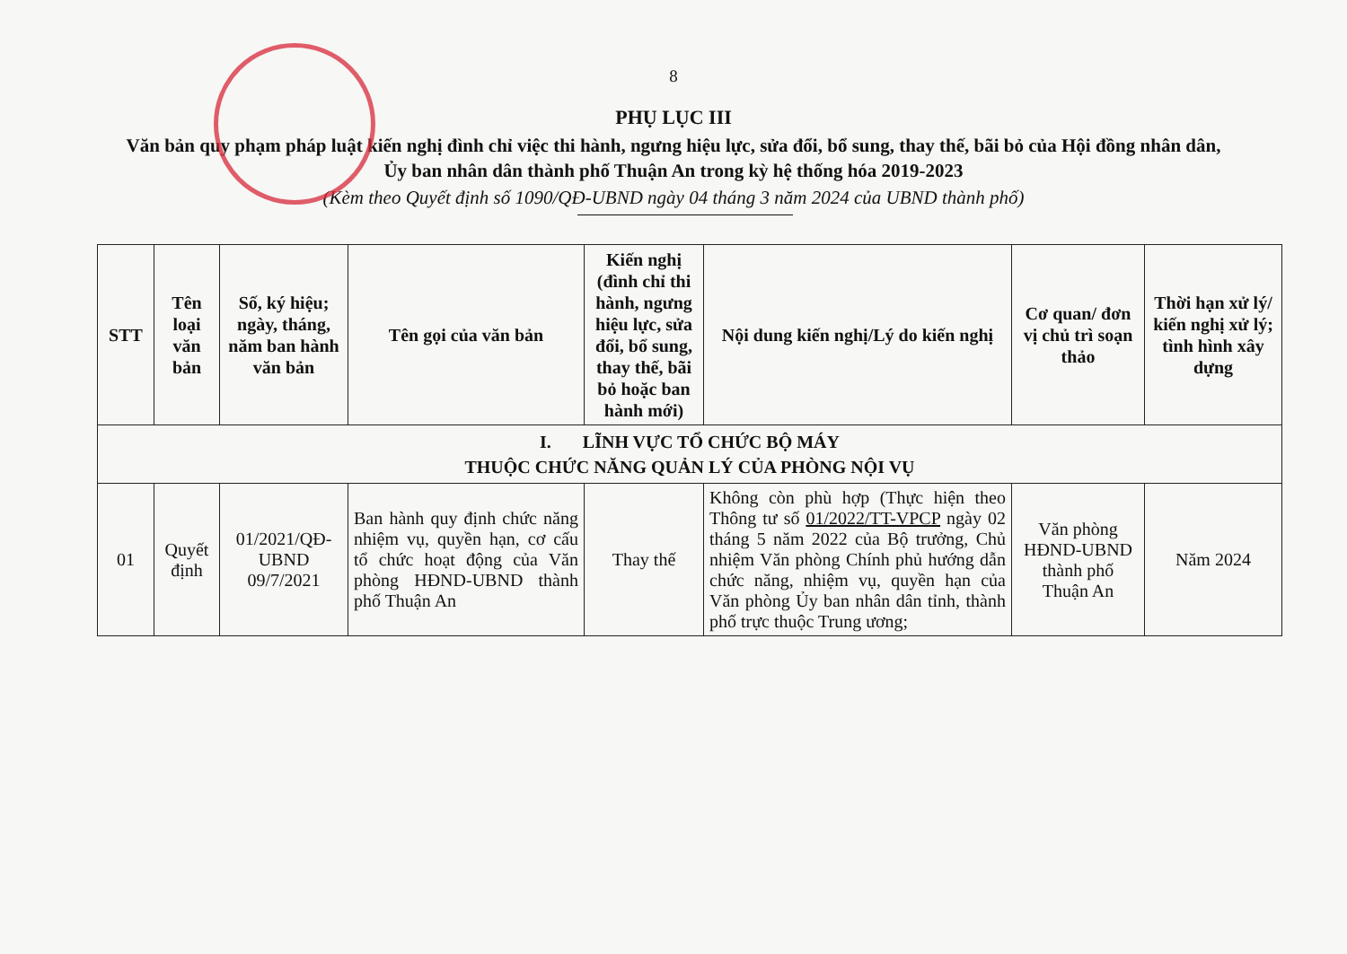8
PHỤ LỤC III
Văn bản quy phạm pháp luật kiến nghị đình chỉ việc thi hành, ngưng hiệu lực, sửa đổi, bổ sung, thay thế, bãi bỏ của Hội đồng nhân dân, Ủy ban nhân dân thành phố Thuận An trong kỳ hệ thống hóa 2019-2023
(Kèm theo Quyết định số 1090/QĐ-UBND ngày 04 tháng 3 năm 2024 của UBND thành phố)
| STT | Tên loại văn bản | Số, ký hiệu; ngày, tháng, năm ban hành văn bản | Tên gọi của văn bản | Kiến nghị (đình chỉ thi hành, ngưng hiệu lực, sửa đổi, bổ sung, thay thế, bãi bỏ hoặc ban hành mới) | Nội dung kiến nghị/Lý do kiến nghị | Cơ quan/ đơn vị chủ trì soạn thảo | Thời hạn xử lý/ kiến nghị xử lý; tình hình xây dựng |
| --- | --- | --- | --- | --- | --- | --- | --- |
| I. LĨNH VỰC TỔ CHỨC BỘ MÁY THUỘC CHỨC NĂNG QUẢN LÝ CỦA PHÒNG NỘI VỤ | | | | | | | |
| 01 | Quyết định | 01/2021/QĐ-UBND 09/7/2021 | Ban hành quy định chức năng nhiệm vụ, quyền hạn, cơ cấu tổ chức hoạt động của Văn phòng HĐND-UBND thành phố Thuận An | Thay thế | Không còn phù hợp (Thực hiện theo Thông tư số 01/2022/TT-VPCP ngày 02 tháng 5 năm 2022 của Bộ trưởng, Chủ nhiệm Văn phòng Chính phủ hướng dẫn chức năng, nhiệm vụ, quyền hạn của Văn phòng Ủy ban nhân dân tỉnh, thành phố trực thuộc Trung ương; | Văn phòng HĐND-UBND thành phố Thuận An | Năm 2024 |